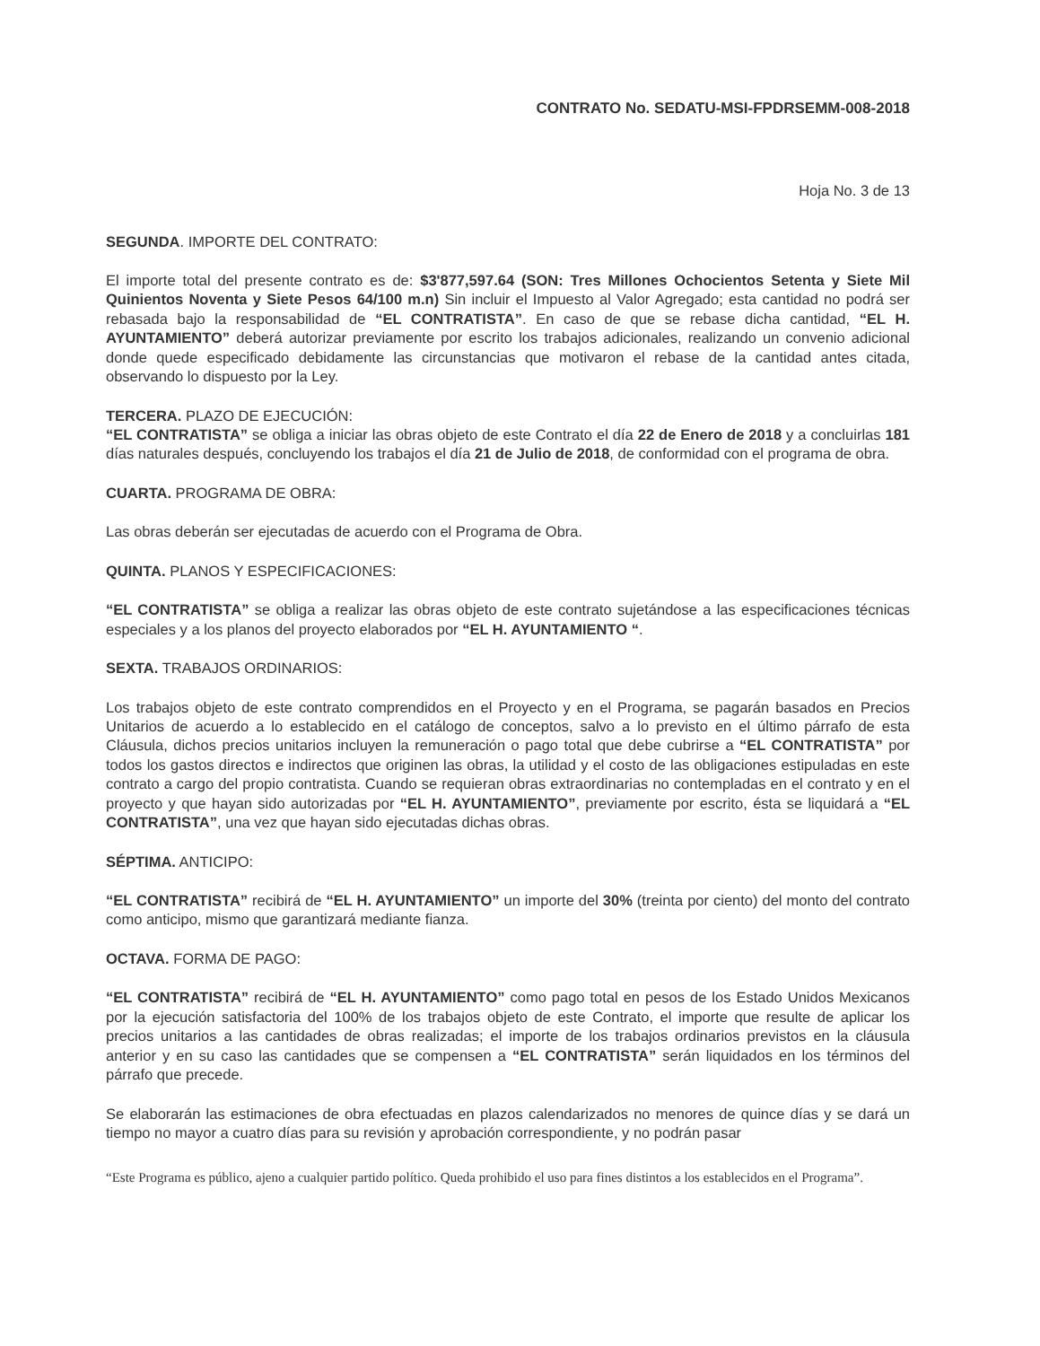CONTRATO No. SEDATU-MSI-FPDRSEMM-008-2018
Hoja No. 3 de 13
SEGUNDA. IMPORTE DEL CONTRATO:
El importe total del presente contrato es de: $3'877,597.64 (SON: Tres Millones Ochocientos Setenta y Siete Mil Quinientos Noventa y Siete Pesos 64/100 m.n) Sin incluir el Impuesto al Valor Agregado; esta cantidad no podrá ser rebasada bajo la responsabilidad de “EL CONTRATISTA”. En caso de que se rebase dicha cantidad, “EL H. AYUNTAMIENTO” deberá autorizar previamente por escrito los trabajos adicionales, realizando un convenio adicional donde quede especificado debidamente las circunstancias que motivaron el rebase de la cantidad antes citada, observando lo dispuesto por la Ley.
TERCERA. PLAZO DE EJECUCIÓN:
“EL CONTRATISTA” se obliga a iniciar las obras objeto de este Contrato el día 22 de Enero de 2018 y a concluirlas 181 días naturales después, concluyendo los trabajos el día 21 de Julio de 2018, de conformidad con el programa de obra.
CUARTA. PROGRAMA DE OBRA:
Las obras deberán ser ejecutadas de acuerdo con el Programa de Obra.
QUINTA. PLANOS Y ESPECIFICACIONES:
“EL CONTRATISTA” se obliga a realizar las obras objeto de este contrato sujetándose a las especificaciones técnicas especiales y a los planos del proyecto elaborados por “EL H. AYUNTAMIENTO “.
SEXTA. TRABAJOS ORDINARIOS:
Los trabajos objeto de este contrato comprendidos en el Proyecto y en el Programa, se pagarán basados en Precios Unitarios de acuerdo a lo establecido en el catálogo de conceptos, salvo a lo previsto en el último párrafo de esta Cláusula, dichos precios unitarios incluyen la remuneración o pago total que debe cubrirse a “EL CONTRATISTA” por todos los gastos directos e indirectos que originen las obras, la utilidad y el costo de las obligaciones estipuladas en este contrato a cargo del propio contratista. Cuando se requieran obras extraordinarias no contempladas en el contrato y en el proyecto y que hayan sido autorizadas por “EL H. AYUNTAMIENTO”, previamente por escrito, ésta se liquidará a “EL CONTRATISTA”, una vez que hayan sido ejecutadas dichas obras.
SÉPTIMA. ANTICIPO:
“EL CONTRATISTA” recibirá de “EL H. AYUNTAMIENTO” un importe del 30% (treinta por ciento) del monto del contrato como anticipo, mismo que garantizará mediante fianza.
OCTAVA. FORMA DE PAGO:
“EL CONTRATISTA” recibirá de “EL H. AYUNTAMIENTO” como pago total en pesos de los Estado Unidos Mexicanos por la ejecución satisfactoria del 100% de los trabajos objeto de este Contrato, el importe que resulte de aplicar los precios unitarios a las cantidades de obras realizadas; el importe de los trabajos ordinarios previstos en la cláusula anterior y en su caso las cantidades que se compensen a “EL CONTRATISTA” serán liquidados en los términos del párrafo que precede.
Se elaborarán las estimaciones de obra efectuadas en plazos calendarizados no menores de quince días y se dará un tiempo no mayor a cuatro días para su revisión y aprobación correspondiente, y no podrán pasar
“Este Programa es público, ajeno a cualquier partido político. Queda prohibido el uso para fines distintos a los establecidos en el Programa”.